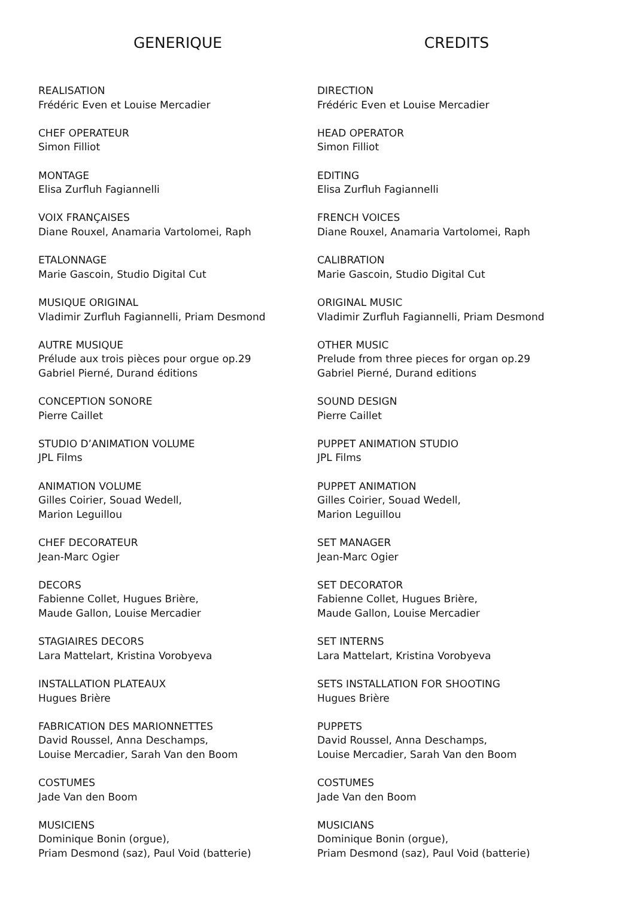GENERIQUE
REALISATION
Frédéric Even et Louise Mercadier
CHEF OPERATEUR
Simon Filliot
MONTAGE
Elisa Zurfluh Fagiannelli
VOIX FRANÇAISES
Diane Rouxel, Anamaria Vartolomei, Raph
ETALONNAGE
Marie Gascoin, Studio Digital Cut
MUSIQUE ORIGINAL
Vladimir Zurfluh Fagiannelli, Priam Desmond
AUTRE MUSIQUE
Prélude aux trois pièces pour orgue op.29
Gabriel Pierné, Durand éditions
CONCEPTION SONORE
Pierre Caillet
STUDIO D’ANIMATION VOLUME
JPL Films
ANIMATION VOLUME
Gilles Coirier, Souad Wedell,
Marion Leguillou
CHEF DECORATEUR
Jean-Marc Ogier
DECORS
Fabienne Collet, Hugues Brière,
Maude Gallon, Louise Mercadier
STAGIAIRES DECORS
Lara Mattelart, Kristina Vorobyeva
INSTALLATION PLATEAUX
Hugues Brière
FABRICATION DES MARIONNETTES
David Roussel, Anna Deschamps,
Louise Mercadier, Sarah Van den Boom
COSTUMES
Jade Van den Boom
MUSICIENS
Dominique Bonin (orgue),
Priam Desmond (saz), Paul Void (batterie)
CREDITS
DIRECTION
Frédéric Even et Louise Mercadier
HEAD OPERATOR
Simon Filliot
EDITING
Elisa Zurfluh Fagiannelli
FRENCH VOICES
Diane Rouxel, Anamaria Vartolomei, Raph
CALIBRATION
Marie Gascoin, Studio Digital Cut
ORIGINAL MUSIC
Vladimir Zurfluh Fagiannelli, Priam Desmond
OTHER MUSIC
Prelude from three pieces for organ op.29
Gabriel Pierné, Durand editions
SOUND DESIGN
Pierre Caillet
PUPPET ANIMATION STUDIO
JPL Films
PUPPET ANIMATION
Gilles Coirier, Souad Wedell,
Marion Leguillou
SET MANAGER
Jean-Marc Ogier
SET DECORATOR
Fabienne Collet, Hugues Brière,
Maude Gallon, Louise Mercadier
SET INTERNS
Lara Mattelart, Kristina Vorobyeva
SETS INSTALLATION FOR SHOOTING
Hugues Brière
PUPPETS
David Roussel, Anna Deschamps,
Louise Mercadier, Sarah Van den Boom
COSTUMES
Jade Van den Boom
MUSICIANS
Dominique Bonin (orgue),
Priam Desmond (saz), Paul Void (batterie)